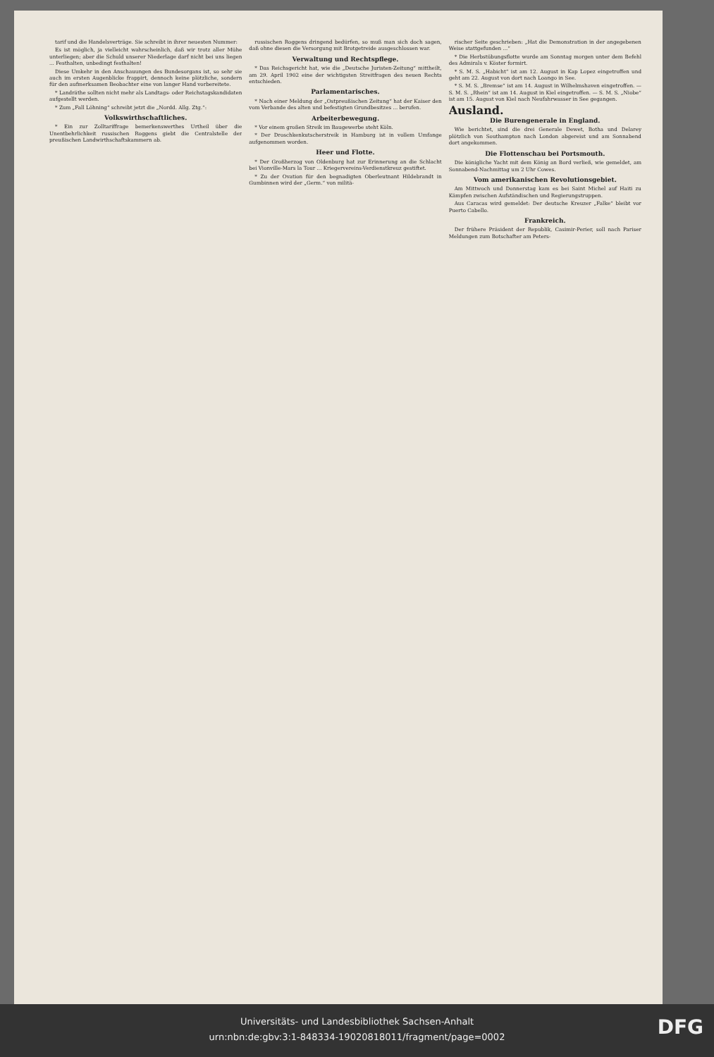tarif und die Handelsverträge. Sie schreibt in ihrer neuesten Nummer:
Es ist möglich, ja vielleicht wahrscheinlich, daß wir trotz aller Mühe unterliegen; aber die Schuld unserer Niederlage darf nicht bei uns liegen ... Festhalten, unbedingt festhalten!
Diese Umkehr in den Anschauungen des Bundesorgans ist, so sehr sie auch im ersten Augenblicke frappirt, dennoch keine plötzliche, sondern für den aufmerksamen Beobachter eine von langer Hand vorbereitete.
* Landräthe sollten nicht mehr als Landtags- oder Reichstagskandidaten aufgestellt werden.
* Zum „Fall Löhning“ schreibt jetzt die „Nordd. Allg. Ztg.“:
Volkswirthschaftliches.
* Ein zur Zolltariffrage bemerkenswerthes Urtheil über die Unentbehrlichkeit russischen Roggens giebt die Centralstelle der preußischen Landwirthschaftskammern ab.
russischen Roggens dringend bedürfen, so muß man sich doch sagen, daß ohne diesen die Versorgung mit Brotgetreide ausgeschlossen war.
Verwaltung und Rechtspflege.
* Das Reichsgericht hat, wie die „Deutsche Juristen-Zeitung“ mittheilt, am 29. April 1902 eine der wichtigsten Streitfragen des neuen Rechts entschieden.
Parlamentarisches.
* Nach einer Meldung der „Ostpreußischen Zeitung“ hat der Kaiser den vom Verbande des alten und befestigten Grundbesitzes ... berufen.
Arbeiterbewegung.
* Vor einem großen Streik im Baugewerbe steht Köln.
* Der Droschkenkutscherstreik in Hamburg ist in vollem Umfange aufgenommen worden.
Heer und Flotte.
* Der Großherzog von Oldenburg hat zur Erinnerung an die Schlacht bei Vionville-Mars la Tour ... Kriegervereins-Verdienstkreuz gestiftet.
* Zu der Ovation für den begnadigten Oberleutnant Hildebrandt in Gumbinnen wird der „Germ.“ von militä-
rischer Seite geschrieben: „Hat die Demonstration in der angegebenen Weise stattgefunden ...“
* Die Herbstübungsflotte wurde am Sonntag morgen unter dem Befehl des Admirals v. Köster formirt.
* S. M. S. „Habicht“ ist am 12. August in Kap Lopez eingetroffen und geht am 22. August von dort nach Loango in See.
* S. M. S. „Bremse“ ist am 14. August in Wilhelmshaven eingetroffen. — S. M. S. „Rhein“ ist am 14. August in Kiel eingetroffen. — S. M. S. „Niobe“ ist am 15. August von Kiel nach Neufahrwasser in See gegangen.
Ausland.
Die Burengenerale in England.
Wie berichtet, sind die drei Generale Dewet, Botha und Delarey plötzlich von Southampton nach London abgereist und am Sonnabend dort angekommen.
Die Flottenschau bei Portsmouth.
Die königliche Yacht mit dem König an Bord verließ, wie gemeldet, am Sonnabend-Nachmittag um 2 Uhr Cowes.
Vom amerikanischen Revolutionsgebiet.
Am Mittwoch und Donnerstag kam es bei Saint Michel auf Haiti zu Kämpfen zwischen Aufständischen und Regierungstruppen.
Aus Caracas wird gemeldet: Der deutsche Kreuzer „Falke“ bleibt vor Puerto Cabello.
Frankreich.
Der frühere Präsident der Republik, Casimir-Perier, soll nach Pariser Meldungen zum Botschafter am Peters-
Universitäts- und Landesbibliothek Sachsen-Anhalt
urn:nbn:de:gbv:3:1-848334-19020818011/fragment/page=0002
DFG